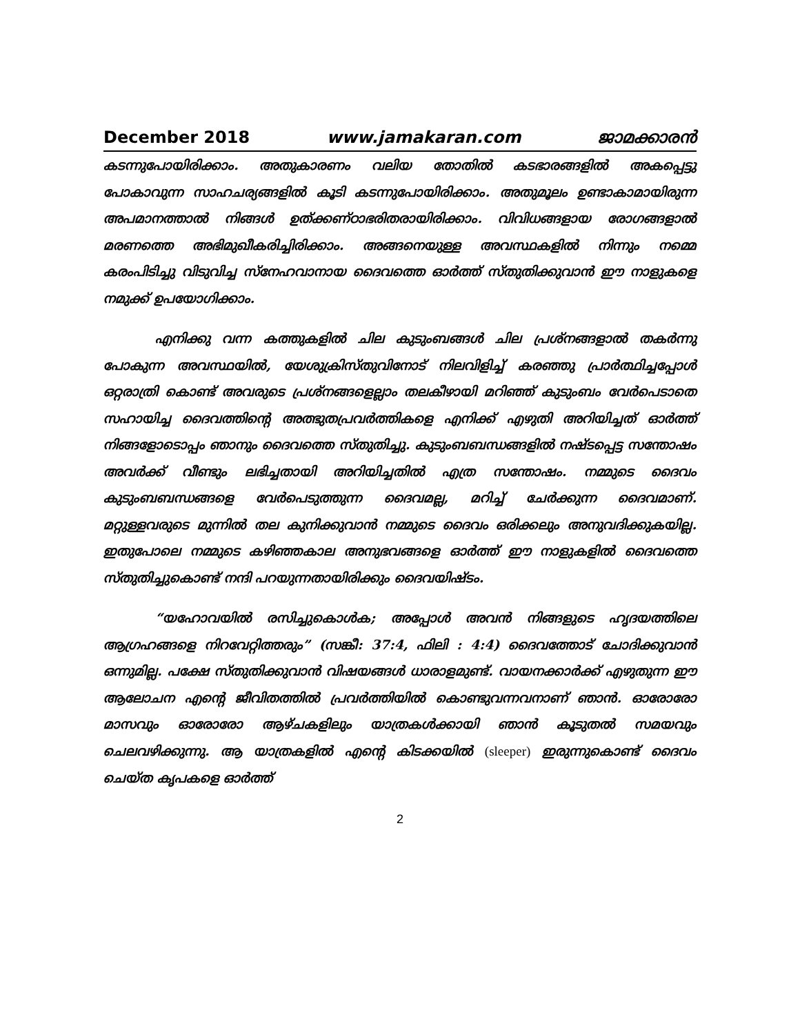December 2018 www.jamakaran.com ജാമക്കാരൻ
കടന്നുപോയിരിക്കാം. അതുകാരണം വലിയ തോതിൽ കടഭാരങ്ങളിൽ അകപ്പെട്ടു പോകാവുന്ന സാഹചര്യങ്ങളിൽ കൂടി കടന്നുപോയിരിക്കാം. അതുമൂലം ഉണ്ടാകാമായിരുന്ന അപമാനത്താൽ നിങ്ങൾ ഉത്ക്കണ്ഠാഭരിതരായിരിക്കാം. വിവിധങ്ങളായ രോഗങ്ങളാൽ മരണത്തെ അഭിമുഖീകരിച്ചിരിക്കാം. അങ്ങനെയുള്ള അവസ്ഥകളിൽ നിന്നും നമ്മെ കരംപിടിച്ചു വിടുവിച്ച സ്നേഹവാനായ ദൈവത്തെ ഓർത്ത് സ്തുതിക്കുവാൻ ഈ നാളുകളെ നമുക്ക് ഉപയോഗിക്കാം.
എനിക്കു വന്ന കത്തുകളിൽ ചില കുടുംബങ്ങൾ ചില പ്രശ്നങ്ങളാൽ തകർന്നു പോകുന്ന അവസ്ഥയിൽ, യേശുക്രിസ്തുവിനോട് നിലവിളിച്ച് കരഞ്ഞു പ്രാർത്ഥിച്ചപ്പോൾ ഒറ്റരാത്രി കൊണ്ട് അവരുടെ പ്രശ്നങ്ങളെല്ലാം തലകീഴായി മറിഞ്ഞ് കുടുംബം വേർപെടാതെ സഹായിച്ച ദൈവത്തിന്റെ അത്ഭുതപ്രവർത്തികളെ എനിക്ക് എഴുതി അറിയിച്ചത് ഓർത്ത് നിങ്ങളോടൊപ്പം ഞാനും ദൈവത്തെ സ്തുതിച്ചു. കുടുംബബന്ധങ്ങളിൽ നഷ്ടപ്പെട്ട സന്തോഷം അവർക്ക് വീണ്ടും ലഭിച്ചതായി അറിയിച്ചതിൽ എത്ര സന്തോഷം. നമ്മുടെ ദൈവം കുടുംബബന്ധങ്ങളെ വേർപെടുത്തുന്ന ദൈവമല്ല, മറിച്ച് ചേർക്കുന്ന ദൈവമാണ്. മറ്റുള്ളവരുടെ മുന്നിൽ തല കുനിക്കുവാൻ നമ്മുടെ ദൈവം ഒരിക്കലും അനുവദിക്കുകയില്ല. ഇതുപോലെ നമ്മുടെ കഴിഞ്ഞകാല അനുഭവങ്ങളെ ഓർത്ത് ഈ നാളുകളിൽ ദൈവത്തെ സ്തുതിച്ചുകൊണ്ട് നന്ദി പറയുന്നതായിരിക്കും ദൈവയിഷ്ടം.
“യഹോവയിൽ രസിച്ചുകൊൾക; അപ്പോൾ അവൻ നിങ്ങളുടെ ഹൃദയത്തിലെ ആഗ്രഹങ്ങളെ നിറവേറ്റിത്തരും” (സങ്കീ: 37:4, ഫിലി : 4:4) ദൈവത്തോട് ചോദിക്കുവാൻ ഒന്നുമില്ല. പക്ഷേ സ്തുതിക്കുവാൻ വിഷയങ്ങൾ ധാരാളമുണ്ട്. വായനക്കാർക്ക് എഴുതുന്ന ഈ ആലോചന എന്റെ ജീവിതത്തിൽ പ്രവർത്തിയിൽ കൊണ്ടുവന്നവനാണ് ഞാൻ. ഓരോരോ മാസവും ഓരോരോ ആഴ്ചകളിലും യാത്രകൾക്കായി ഞാൻ കൂടുതൽ സമയവും ചെലവഴിക്കുന്നു. ആ യാത്രകളിൽ എന്റെ കിടക്കയിൽ (sleeper) ഇരുന്നുകൊണ്ട് ദൈവം ചെയ്ത കൃപകളെ ഓർത്ത്
2